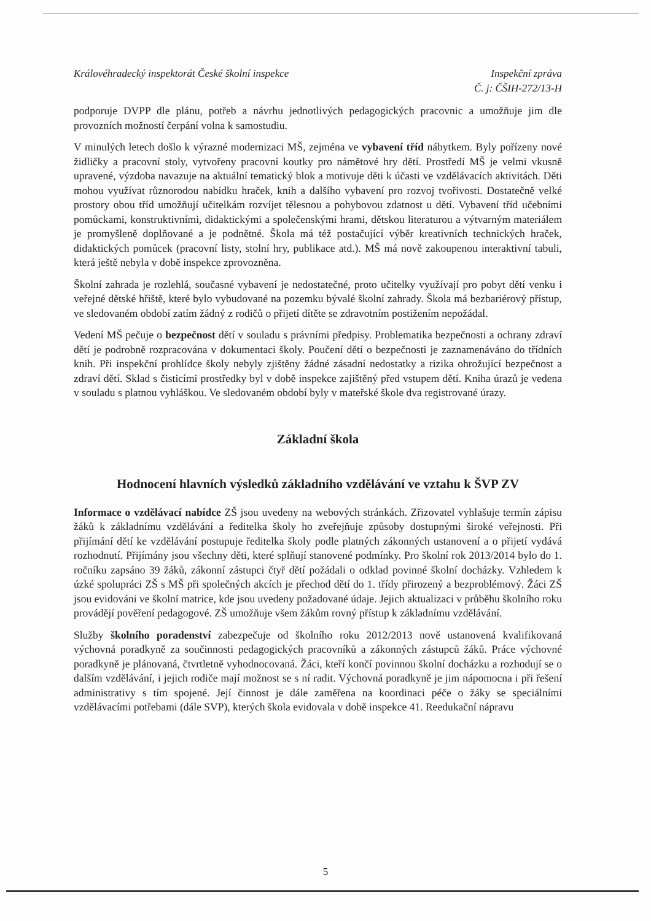Královéhradecký inspektorát České školní inspekce
Inspekční zpráva
Č. j: ČŠIH-272/13-H
podporuje DVPP dle plánu, potřeb a návrhu jednotlivých pedagogických pracovnic a umožňuje jim dle provozních možností čerpání volna k samostudiu.
V minulých letech došlo k výrazné modernizaci MŠ, zejména ve vybavení tříd nábytkem. Byly pořízeny nové židličky a pracovní stoly, vytvořeny pracovní koutky pro námětové hry dětí. Prostředí MŠ je velmi vkusně upravené, výzdoba navazuje na aktuální tematický blok a motivuje děti k účasti ve vzdělávacích aktivitách. Děti mohou využívat různorodou nabídku hraček, knih a dalšího vybavení pro rozvoj tvořivosti. Dostatečně velké prostory obou tříd umožňují učitelkám rozvíjet tělesnou a pohybovou zdatnost u dětí. Vybavení tříd učebními pomůckami, konstruktivními, didaktickými a společenskými hrami, dětskou literaturou a výtvarným materiálem je promyšleně doplňované a je podnětné. Škola má též postačující výběr kreativních technických hraček, didaktických pomůcek (pracovní listy, stolní hry, publikace atd.). MŠ má nově zakoupenou interaktivní tabuli, která ještě nebyla v době inspekce zprovozněna.
Školní zahrada je rozlehlá, současné vybavení je nedostatečné, proto učitelky využívají pro pobyt dětí venku i veřejné dětské hřiště, které bylo vybudované na pozemku bývalé školní zahrady. Škola má bezbariérový přístup, ve sledovaném období zatím žádný z rodičů o přijetí dítěte se zdravotním postižením nepožádal.
Vedení MŠ pečuje o bezpečnost dětí v souladu s právními předpisy. Problematika bezpečnosti a ochrany zdraví dětí je podrobně rozpracována v dokumentaci školy. Poučení dětí o bezpečnosti je zaznamenáváno do třídních knih. Při inspekční prohlídce školy nebyly zjištěny žádné zásadní nedostatky a rizika ohrožující bezpečnost a zdraví dětí. Sklad s čisticími prostředky byl v době inspekce zajištěný před vstupem dětí. Kniha úrazů je vedena v souladu s platnou vyhláškou. Ve sledovaném období byly v mateřské škole dva registrované úrazy.
Základní škola
Hodnocení hlavních výsledků základního vzdělávání ve vztahu k ŠVP ZV
Informace o vzdělávací nabídce ZŠ jsou uvedeny na webových stránkách. Zřizovatel vyhlašuje termín zápisu žáků k základnímu vzdělávání a ředitelka školy ho zveřejňuje způsoby dostupnými široké veřejnosti. Při přijímání dětí ke vzdělávání postupuje ředitelka školy podle platných zákonných ustanovení a o přijetí vydává rozhodnutí. Přijímány jsou všechny děti, které splňují stanovené podmínky. Pro školní rok 2013/2014 bylo do 1. ročníku zapsáno 39 žáků, zákonní zástupci čtyř dětí požádali o odklad povinné školní docházky. Vzhledem k úzké spolupráci ZŠ s MŠ při společných akcích je přechod dětí do 1. třídy přirozený a bezproblémový. Žáci ZŠ jsou evidováni ve školní matrice, kde jsou uvedeny požadované údaje. Jejich aktualizaci v průběhu školního roku provádějí pověření pedagogové. ZŠ umožňuje všem žákům rovný přístup k základnímu vzdělávání.
Služby školního poradenství zabezpečuje od školního roku 2012/2013 nově ustanovená kvalifikovaná výchovná poradkyně za součinnosti pedagogických pracovníků a zákonných zástupců žáků. Práce výchovné poradkyně je plánovaná, čtvrtletně vyhodnocovaná. Žáci, kteří končí povinnou školní docházku a rozhodují se o dalším vzdělávání, i jejich rodiče mají možnost se s ní radit. Výchovná poradkyně je jim nápomocna i při řešení administrativy s tím spojené. Její činnost je dále zaměřena na koordinaci péče o žáky se speciálními vzdělávacími potřebami (dále SVP), kterých škola evidovala v době inspekce 41. Reedukační nápravu
5